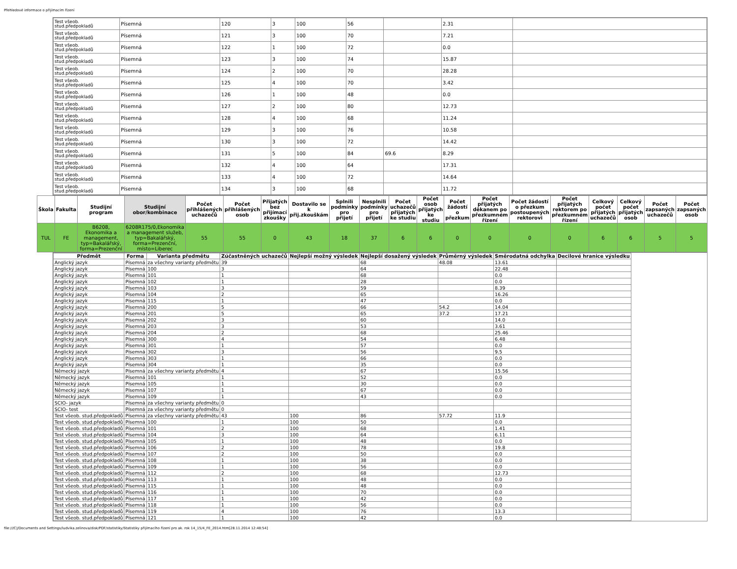Přehledové informace o přijímacím řízení
| | / Test všeob. stud.předpokladů / Písemná / 120 / 3 / 100 / 56 / / 2.31 / / / Test všeob. stud.předpokladů / Písemná / 121 / 3 / 100 / 70 / / 7.21 / / / Test všeob. stud.předpokladů / Písemná / 122 / 1 / 100 / 72 / / 0.0 / / / Test všeob. stud.předpokladů / Písemná / 123 / 3 / 100 / 74 / / 15.87 / / / Test všeob. stud.předpokladů / Písemná / 124 / 2 / 100 / 70 / / 28.28 / / / Test všeob. stud.předpokladů / Písemná / 125 / 4 / 100 / 70 / / 3.42 / / / Test všeob. stud.předpokladů / Písemná / 126 / 1 / 100 / 48 / / 0.0 / / / Test všeob. stud.předpokladů / Písemná / 127 / 2 / 100 / 80 / / 12.73 / / / Test všeob. stud.předpokladů / Písemná / 128 / 4 / 100 / 68 / / 11.24 / / / Test všeob. stud.předpokladů / Písemná / 129 / 3 / 100 / 76 / / 10.58 / / / Test všeob. stud.předpokladů / Písemná / 130 / 3 / 100 / 72 / / 14.42 / / / Test všeob. stud.předpokladů / Písemná / 131 / 5 / 100 / 84 / 69.6 / 8.29 / / / Test všeob. stud.předpokladů / Písemná / 132 / 4 / 100 / 64 / / 17.31 / / / Test všeob. stud.předpokladů / Písemná / 133 / 4 / 100 / 72 / / 14.64 / / / Test všeob. stud.předpokladů / Písemná / 134 / 3 / 100 / 68 / / 11.72 / / |
| Škola | Fakulta | Studijní program | Studijní obor/kombinace | Počet přihlášených uchazečů | Počet přihlášených osob | Přijatých bez přijímací zkoušky | Dostavilo se k přij.zkouškám | Splnili podmínky pro přijetí | Nesplnili podmínky pro přijetí | Počet uchazečů přijatých ke studiu | Počet osob přijatých ke studiu | Počet žádostí o přezkum | Počet přijatých děkanem po přezkumném řízení | Počet žádostí o přezkum postoupených rektorovi | Počet přijatých rektorem po přezkumném řízení | Celkový počet přijatých uchazečů | Celkový počet přijatých osob | Počet zapsaných uchazečů | Počet zapsaných osob |
| --- | --- | --- | --- | --- | --- | --- | --- | --- | --- | --- | --- | --- | --- | --- | --- | --- | --- | --- | --- |
| TUL | FE | B6208, Ekonomika a management, typ=Bakalářský, forma=Prezenční | 6208R175/0,Ekonomika a management služeb, typ=Bakalářský, forma=Prezenční, místo=Liberec | 55 | 55 | 0 | 43 | 18 | 37 | 6 | 6 | 0 | 0 | 0 | 0 | 6 | 6 | 5 | 5 |
| | / Předmět / Forma / Varianta předmětu / Zúčastněných uchazečů / Nejlepší možný výsledek / Nejlepší dosažený výsledek / Průměrný výsledek / Směrodatná odchylka / Decilové hranice výsledku / / --- / --- / --- / --- / --- / --- / --- / --- / --- / / Anglický jazyk / Písemná / za všechny varianty předmětu / 39 / / 68 / 48.08 / 13.61 / / / Anglický jazyk / Písemná / 100 / 3 / / 64 / / 22.48 / / / Anglický jazyk / Písemná / 101 / 1 / / 68 / / 0.0 / / / Anglický jazyk / Písemná / 102 / 1 / / 28 / / 0.0 / / / Anglický jazyk / Písemná / 103 / 3 / / 59 / / 8.39 / / / Anglický jazyk / Písemná / 104 / 2 / / 65 / / 16.26 / / / Anglický jazyk / Písemná / 115 / 1 / / 47 / / 0.0 / / / Anglický jazyk / Písemná / 200 / 5 / / 66 / 54.2 / 14.04 / / / Anglický jazyk / Písemná / 201 / 5 / / 65 / 37.2 / 17.21 / / / Anglický jazyk / Písemná / 202 / 3 / / 60 / / 14.0 / / / Anglický jazyk / Písemná / 203 / 3 / / 53 / / 3.61 / / / Anglický jazyk / Písemná / 204 / 2 / / 68 / / 25.46 / / / Anglický jazyk / Písemná / 300 / 4 / / 54 / / 6.48 / / / Anglický jazyk / Písemná / 301 / 1 / / 57 / / 0.0 / / / Anglický jazyk / Písemná / 302 / 3 / / 56 / / 9.5 / / / Anglický jazyk / Písemná / 303 / 1 / / 66 / / 0.0 / / / Anglický jazyk / Písemná / 304 / 1 / / 35 / / 0.0 / / / Německý jazyk / Písemná / za všechny varianty předmětu / 4 / / 67 / / 15.56 / / / Německý jazyk / Písemná / 101 / 1 / / 52 / / 0.0 / / / Německý jazyk / Písemná / 105 / 1 / / 30 / / 0.0 / / / Německý jazyk / Písemná / 107 / 1 / / 67 / / 0.0 / / / Německý jazyk / Písemná / 109 / 1 / / 43 / / 0.0 / / / SCIO- jazyk / Písemná / za všechny varianty předmětu / 0 / / / / / / / SCIO- test / Písemná / za všechny varianty předmětu / 0 / / / / / / / Test všeob. stud.předpokladů / Písemná / za všechny varianty předmětu / 43 / 100 / 86 / 57.72 / 11.9 / / / Test všeob. stud.předpokladů / Písemná / 100 / 1 / 100 / 50 / / 0.0 / / / Test všeob. stud.předpokladů / Písemná / 101 / 2 / 100 / 68 / / 1.41 / / / Test všeob. stud.předpokladů / Písemná / 104 / 3 / 100 / 64 / / 6.11 / / / Test všeob. stud.předpokladů / Písemná / 105 / 1 / 100 / 48 / / 0.0 / / / Test všeob. stud.předpokladů / Písemná / 106 / 2 / 100 / 78 / / 19.8 / / / Test všeob. stud.předpokladů / Písemná / 107 / 2 / 100 / 50 / / 0.0 / / / Test všeob. stud.předpokladů / Písemná / 108 / 1 / 100 / 38 / / 0.0 / / / Test všeob. stud.předpokladů / Písemná / 109 / 1 / 100 / 56 / / 0.0 / / / Test všeob. stud.předpokladů / Písemná / 112 / 2 / 100 / 68 / / 12.73 / / / Test všeob. stud.předpokladů / Písemná / 113 / 1 / 100 / 48 / / 0.0 / / / Test všeob. stud.předpokladů / Písemná / 115 / 1 / 100 / 48 / / 0.0 / / / Test všeob. stud.předpokladů / Písemná / 116 / 1 / 100 / 70 / / 0.0 / / / Test všeob. stud.předpokladů / Písemná / 117 / 1 / 100 / 42 / / 0.0 / / / Test všeob. stud.předpokladů / Písemná / 118 / 1 / 100 / 56 / / 0.0 / / / Test všeob. stud.předpokladů / Písemná / 119 / 4 / 100 / 76 / / 13.3 / / / Test všeob. stud.předpokladů / Písemná / 121 / 1 / 100 / 42 / / 0.0 / / |
file:///C|/Documents and Settings/ludvika.zelinova/disk/PDF/statistiky/Statistiky přijímacího řízení pro ak. rok 14_15/4_FE_2014.htm[28.11.2014 12:48:54]